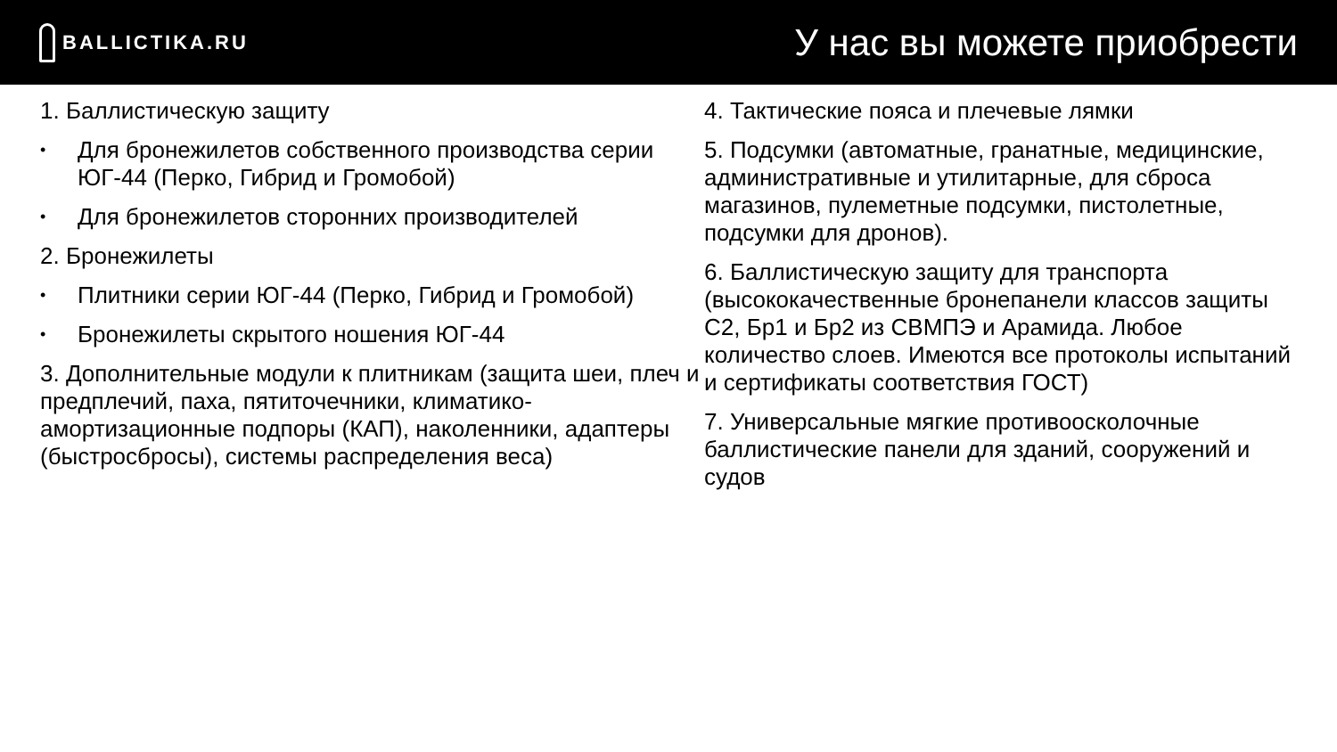BALLICTIKA.RU
У нас вы можете приобрести
1. Баллистическую защиту
• Для бронежилетов собственного производства серии ЮГ-44 (Перко, Гибрид и Громобой)
• Для бронежилетов сторонних производителей
2. Бронежилеты
• Плитники серии ЮГ-44 (Перко, Гибрид и Громобой)
• Бронежилеты скрытого ношения ЮГ-44
3. Дополнительные модули к плитникам (защита шеи, плеч и предплечий, паха, пятиточечники, климатико-амортизационные подпоры (КАП), наколенники, адаптеры (быстросбросы), системы распределения веса)
4. Тактические пояса и плечевые лямки
5. Подсумки (автоматные, гранатные, медицинские, административные и утилитарные, для сброса магазинов, пулеметные подсумки, пистолетные, подсумки для дронов).
6. Баллистическую защиту для транспорта (высококачественные бронепанели классов защиты С2, Бр1 и Бр2 из СВМПЭ и Арамида. Любое количество слоев. Имеются все протоколы испытаний и сертификаты соответствия ГОСТ)
7. Универсальные мягкие противоосколочные баллистические панели для зданий, сооружений и судов